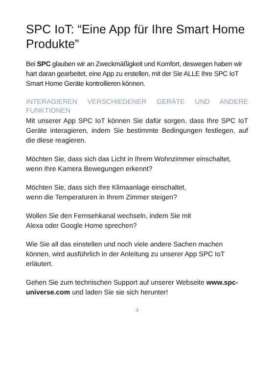SPC IoT: “Eine App für Ihre Smart Home Produkte”
Bei SPC glauben wir an Zweckmäßigkeit und Komfort, deswegen haben wir hart daran gearbeitet, eine App zu erstellen, mit der Sie ALLE Ihre SPC IoT Smart Home Geräte kontrollieren können.
INTERAGIEREN VERSCHIEDENER GERÄTE UND ANDERE FUNKTIONEN
Mit unserer App SPC IoT können Sie dafür sorgen, dass Ihre SPC IoT Geräte interagieren, indem Sie bestimmte Bedingungen festlegen, auf die diese reagieren.
Möchten Sie, dass sich das Licht in Ihrem Wohnzimmer einschaltet, wenn Ihre Kamera Bewegungen erkennt?
Möchten Sie, dass sich Ihre Klimaanlage einschaltet,
wenn die Temperaturen in Ihrem Zimmer steigen?
Wollen Sie den Fernsehkanal wechseln, indem Sie mit
Alexa oder Google Home sprechen?
Wie Sie all das einstellen und noch viele andere Sachen machen können, wird ausführlich in der Anleitung zu unserer App SPC IoT erläutert.
Gehen Sie zum technischen Support auf unserer Webseite www.spc-universe.com und laden Sie sie sich herunter!
4